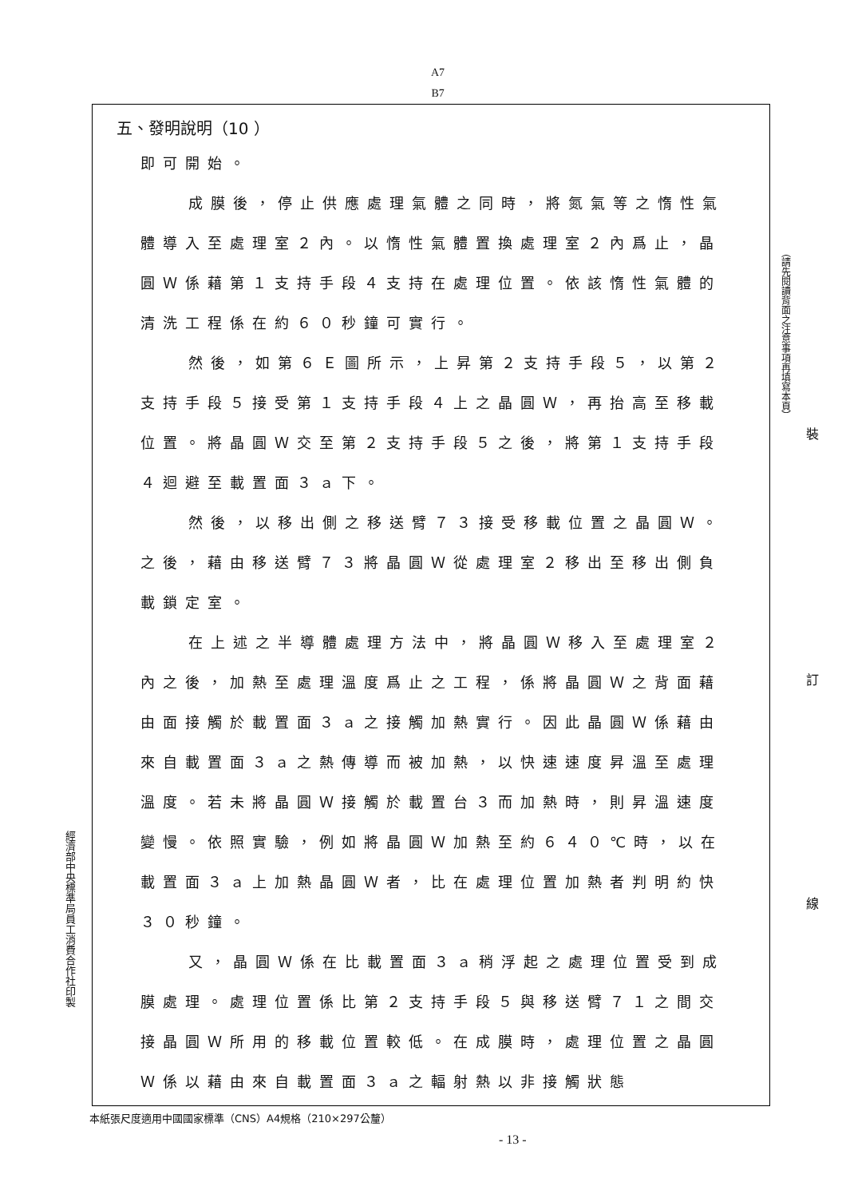A7
B7
五、發明說明（10 ）
即可開始。
成膜後，停止供應處理氣體之同時，將氮氣等之惰性氣體導入至處理室２內。以惰性氣體置換處理室２內爲止，晶圓Ｗ係藉第１支持手段４支持在處理位置。依該惰性氣體的清洗工程係在約６０秒鐘可實行。
然後，如第６Ｅ圖所示，上昇第２支持手段５，以第２支持手段５接受第１支持手段４上之晶圓Ｗ，再抬高至移載位置。將晶圓Ｗ交至第２支持手段５之後，將第１支持手段４迴避至載置面３ａ下。
然後，以移出側之移送臂７３接受移載位置之晶圓Ｗ。之後，藉由移送臂７３將晶圓Ｗ從處理室２移出至移出側負載鎖定室。
在上述之半導體處理方法中，將晶圓Ｗ移入至處理室２內之後，加熱至處理溫度爲止之工程，係將晶圓Ｗ之背面藉由面接觸於載置面３ａ之接觸加熱實行。因此晶圓Ｗ係藉由來自載置面３ａ之熱傳導而被加熱，以快速速度昇溫至處理溫度。若未將晶圓Ｗ接觸於載置台３而加熱時，則昇溫速度變慢。依照實驗，例如將晶圓Ｗ加熱至約６４０℃時，以在載置面３ａ上加熱晶圓Ｗ者，比在處理位置加熱者判明約快３０秒鐘。
又，晶圓Ｗ係在比載置面３ａ稍浮起之處理位置受到成膜處理。處理位置係比第２支持手段５與移送臂７１之間交接晶圓Ｗ所用的移載位置較低。在成膜時，處理位置之晶圓Ｗ係以藉由來自載置面３ａ之輻射熱以非接觸狀態
（請先閱讀背面之注意事項再填寫本頁）
裝
訂
線
經濟部中央標準局員工消費合作社印製
本紙張尺度適用中國國家標準（CNS）A4規格（210×297公釐）
- 13 -